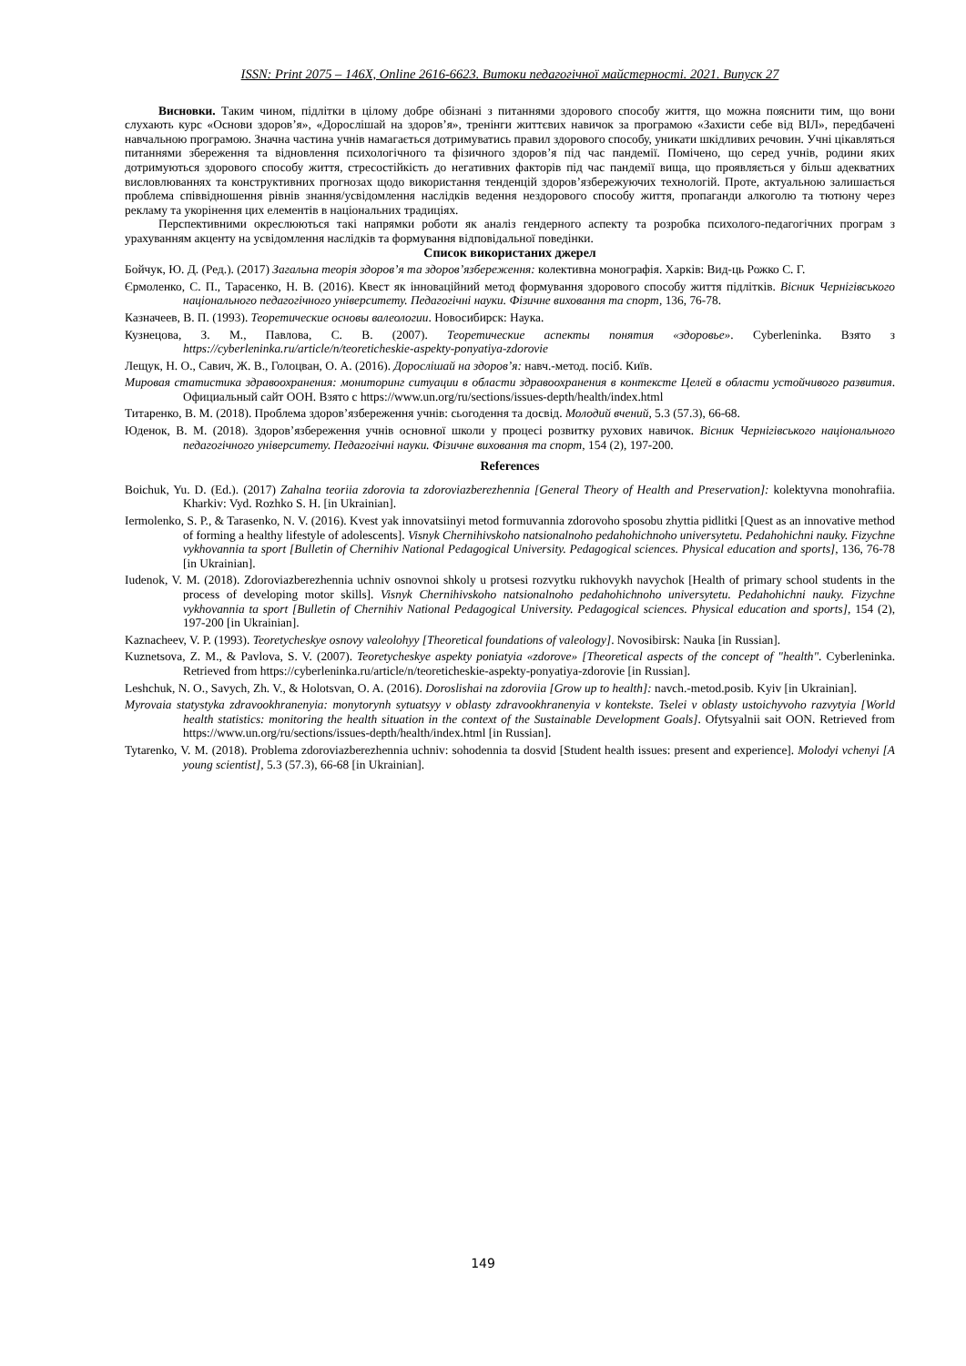ISSN: Print 2075 – 146X, Online 2616-6623. Витоки педагогічної майстерності. 2021. Випуск 27
Висновки. Таким чином, підлітки в цілому добре обізнані з питаннями здорового способу життя, що можна пояснити тим, що вони слухають курс «Основи здоров’я», «Дорослішай на здоров’я», тренінги життєвих навичок за програмою «Захисти себе від ВІЛ», передбачені навчальною програмою. Значна частина учнів намагається дотримуватись правил здорового способу, уникати шкідливих речовин. Учні цікавляться питаннями збереження та відновлення психологічного та фізичного здоров’я під час пандемії. Помічено, що серед учнів, родини яких дотримуються здорового способу життя, стресостійкість до негативних факторів під час пандемії вища, що проявляється у більш адекватних висловлюваннях та конструктивних прогнозах щодо використання тенденцій здоров’язбережуючих технологій. Проте, актуальною залишається проблема співвідношення рівнів знання/усвідомлення наслідків ведення нездорового способу життя, пропаганди алкоголю та тютюну через рекламу та укорінення цих елементів в національних традиціях.
Перспективними окреслюються такі напрямки роботи як аналіз гендерного аспекту та розробка психолого-педагогічних програм з урахуванням акценту на усвідомлення наслідків та формування відповідальної поведінки.
Список використаних джерел
Бойчук, Ю. Д. (Ред.). (2017) Загальна теорія здоров’я та здоров’язбереження: колективна монографія. Харків: Вид-ць Рожко С. Г.
Єрмоленко, С. П., Тарасенко, Н. В. (2016). Квест як інноваційний метод формування здорового способу життя підлітків. Вісник Чернігівського національного педагогічного університету. Педагогічні науки. Фізичне виховання та спорт, 136, 76-78.
Казначеев, В. П. (1993). Теоретические основы валеологии. Новосибирск: Наука.
Кузнецова, З. М., Павлова, С. В. (2007). Теоретические аспекты понятия «здоровье». Cyberleninka. Взято з https://cyberleninka.ru/article/n/teoreticheskie-aspekty-ponyatiya-zdorovie
Лещук, Н. О., Савич, Ж. В., Голоцван, О. А. (2016). Дорослішай на здоров’я: навч.-метод. посіб. Київ.
Мировая статистика здравоохранения: мониторинг ситуации в области здравоохранения в контексте Целей в области устойчивого развития. Официальный сайт ООН. Взято с https://www.un.org/ru/sections/issues-depth/health/index.html
Титаренко, В. М. (2018). Проблема здоров’язбереження учнів: сьогодення та досвід. Молодий вчений, 5.3 (57.3), 66-68.
Юденок, В. М. (2018). Здоров’язбереження учнів основної школи у процесі розвитку рухових навичок. Вісник Чернігівського національного педагогічного університету. Педагогічні науки. Фізичне виховання та спорт, 154 (2), 197-200.
References
Boichuk, Yu. D. (Ed.). (2017) Zahalna teoriia zdorovia ta zdoroviazberezhennia [General Theory of Health and Preservation]: kolektyvna monohrafiia. Kharkiv: Vyd. Rozhko S. H. [in Ukrainian].
Iermolenko, S. P., & Tarasenko, N. V. (2016). Kvest yak innovatsiinyi metod formuvannia zdorovoho sposobu zhyttia pidlitki [Quest as an innovative method of forming a healthy lifestyle of adolescents]. Visnyk Chernihivskoho natsionalnoho pedahohichnoho universytetu. Pedahohichni nauky. Fizychne vykhovannia ta sport [Bulletin of Chernihiv National Pedagogical University. Pedagogical sciences. Physical education and sports], 136, 76-78 [in Ukrainian].
Iudenok, V. M. (2018). Zdoroviazberezhennia uchniv osnovnoi shkoly u protsesi rozvytku rukhovykh navychok [Health of primary school students in the process of developing motor skills]. Visnyk Chernihivskoho natsionalnoho pedahohichnoho universytetu. Pedahohichni nauky. Fizychne vykhovannia ta sport [Bulletin of Chernihiv National Pedagogical University. Pedagogical sciences. Physical education and sports], 154 (2), 197-200 [in Ukrainian].
Kaznacheev, V. P. (1993). Teoretycheskye osnovy valeolohyy [Theoretical foundations of valeology]. Novosibirsk: Nauka [in Russian].
Kuznetsova, Z. M., & Pavlova, S. V. (2007). Teoretycheskye aspekty poniatyia «zdorove» [Theoretical aspects of the concept of "health". Cyberleninka. Retrieved from https://cyberleninka.ru/article/n/teoreticheskie-aspekty-ponyatiya-zdorovie [in Russian].
Leshchuk, N. O., Savych, Zh. V., & Holotsvan, O. A. (2016). Doroslishai na zdoroviia [Grow up to health]: navch.-metod.posib. Kyiv [in Ukrainian].
Myrovaia statystyka zdravookhranenyia: monytorynh sytuatsyy v oblasty zdravookhranenyia v kontekste. Tselei v oblasty ustoichyvoho razvytyia [World health statistics: monitoring the health situation in the context of the Sustainable Development Goals]. Ofytsyalnii sait OON. Retrieved from https://www.un.org/ru/sections/issues-depth/health/index.html [in Russian].
Tytarenko, V. M. (2018). Problema zdoroviazberezhennia uchniv: sohodennia ta dosvid [Student health issues: present and experience]. Molodyi vchenyi [A young scientist], 5.3 (57.3), 66-68 [in Ukrainian].
149